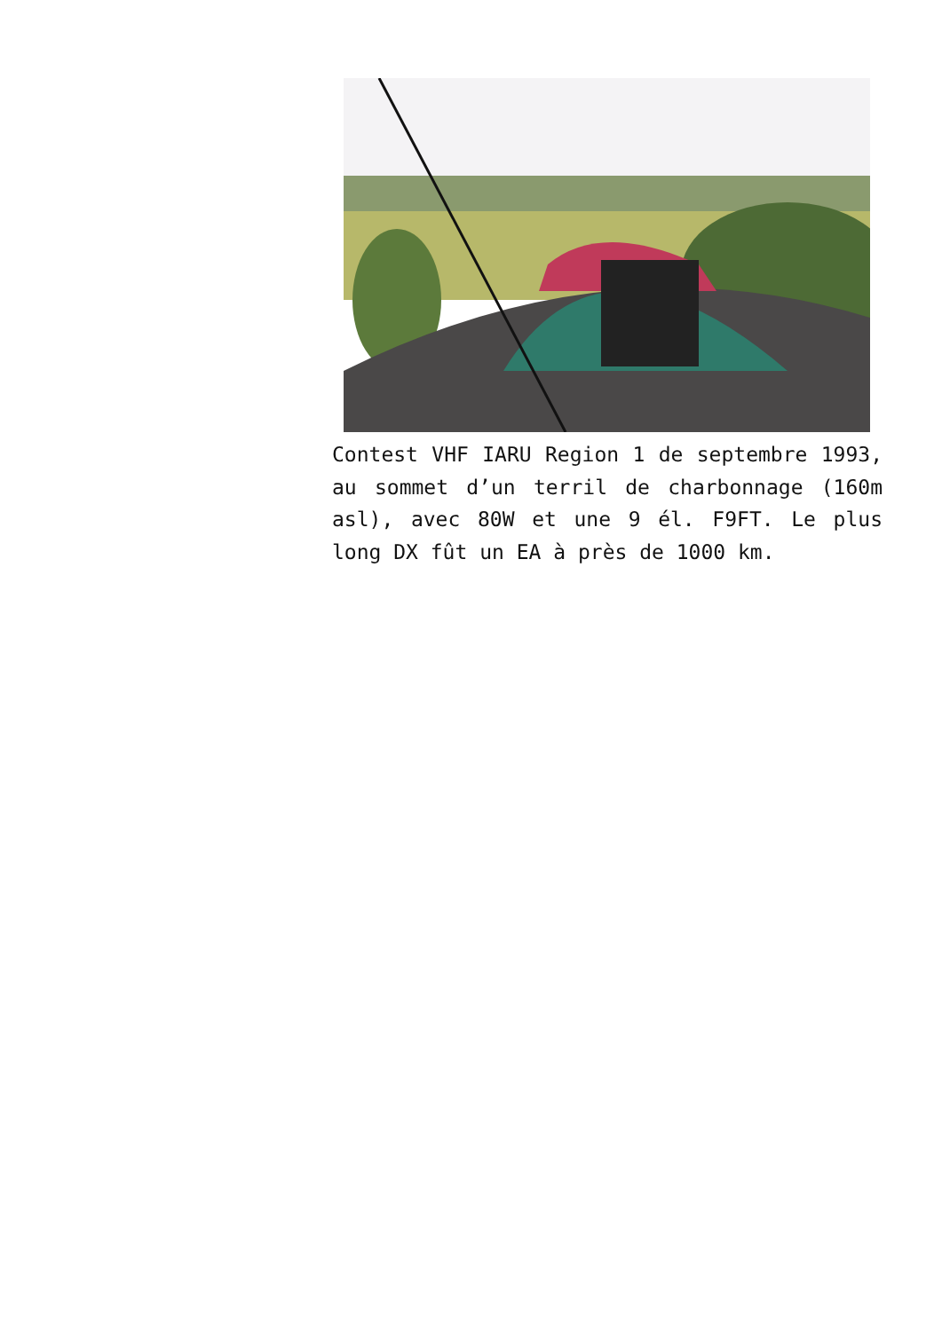Contest VHF IARU Region 1 de septembre 1993, au sommet d’un terril de charbonnage (160m asl), avec 80W et une 9 él. F9FT. Le plus long DX fût un EA à près de 1000 km.